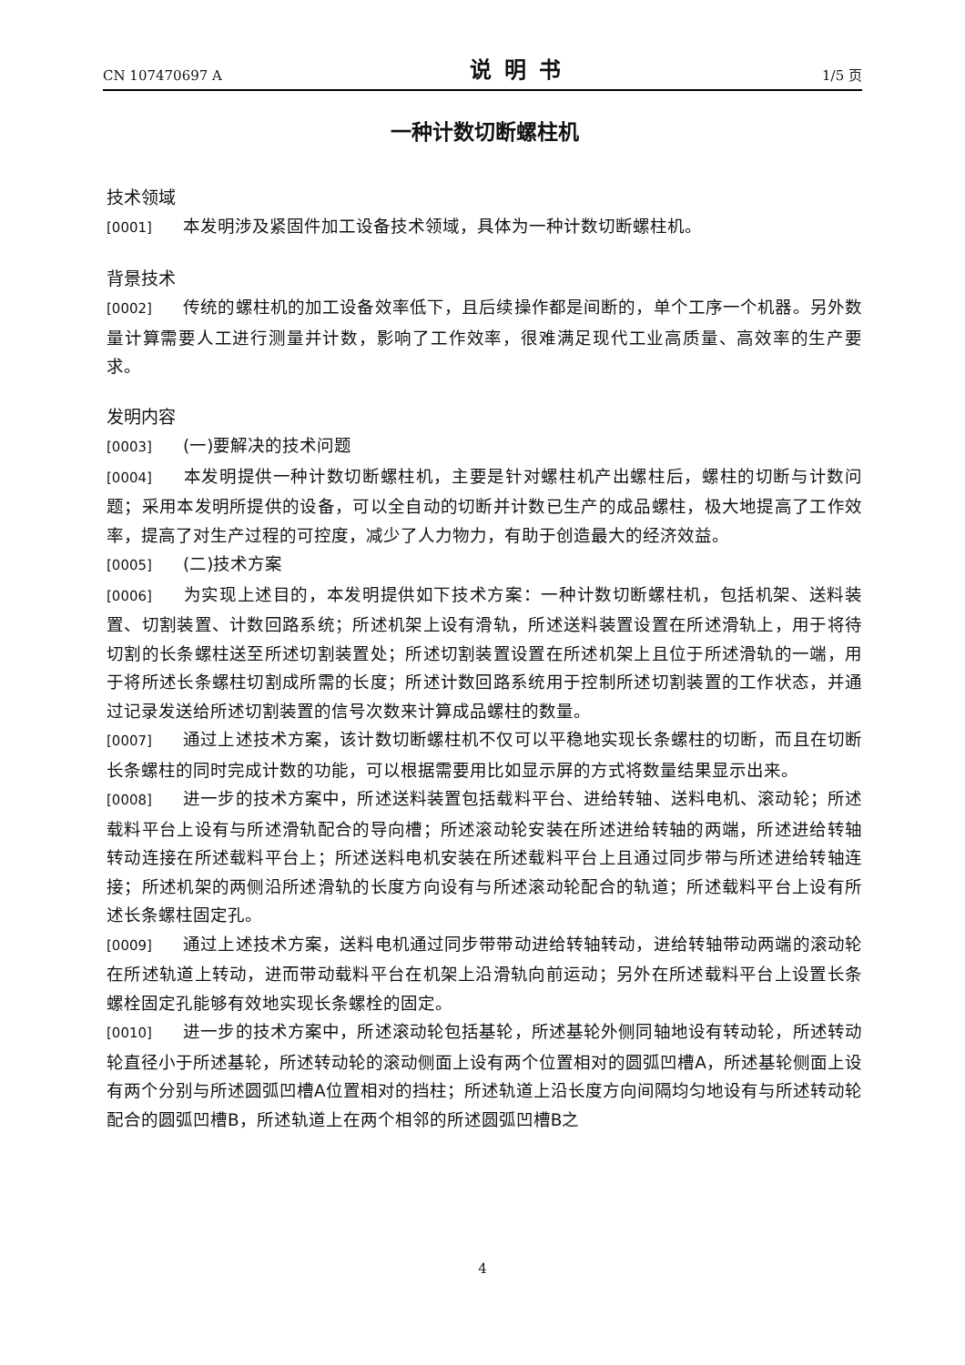CN 107470697 A 说明书 1/5 页
一种计数切断螺柱机
技术领域
[0001] 本发明涉及紧固件加工设备技术领域，具体为一种计数切断螺柱机。
背景技术
[0002] 传统的螺柱机的加工设备效率低下，且后续操作都是间断的，单个工序一个机器。另外数量计算需要人工进行测量并计数，影响了工作效率，很难满足现代工业高质量、高效率的生产要求。
发明内容
[0003] (一)要解决的技术问题
[0004] 本发明提供一种计数切断螺柱机，主要是针对螺柱机产出螺柱后，螺柱的切断与计数问题；采用本发明所提供的设备，可以全自动的切断并计数已生产的成品螺柱，极大地提高了工作效率，提高了对生产过程的可控度，减少了人力物力，有助于创造最大的经济效益。
[0005] (二)技术方案
[0006] 为实现上述目的，本发明提供如下技术方案：一种计数切断螺柱机，包括机架、送料装置、切割装置、计数回路系统；所述机架上设有滑轨，所述送料装置设置在所述滑轨上，用于将待切割的长条螺柱送至所述切割装置处；所述切割装置设置在所述机架上且位于所述滑轨的一端，用于将所述长条螺柱切割成所需的长度；所述计数回路系统用于控制所述切割装置的工作状态，并通过记录发送给所述切割装置的信号次数来计算成品螺柱的数量。
[0007] 通过上述技术方案，该计数切断螺柱机不仅可以平稳地实现长条螺柱的切断，而且在切断长条螺柱的同时完成计数的功能，可以根据需要用比如显示屏的方式将数量结果显示出来。
[0008] 进一步的技术方案中，所述送料装置包括载料平台、进给转轴、送料电机、滚动轮；所述载料平台上设有与所述滑轨配合的导向槽；所述滚动轮安装在所述进给转轴的两端，所述进给转轴转动连接在所述载料平台上；所述送料电机安装在所述载料平台上且通过同步带与所述进给转轴连接；所述机架的两侧沿所述滑轨的长度方向设有与所述滚动轮配合的轨道；所述载料平台上设有所述长条螺柱固定孔。
[0009] 通过上述技术方案，送料电机通过同步带带动进给转轴转动，进给转轴带动两端的滚动轮在所述轨道上转动，进而带动载料平台在机架上沿滑轨向前运动；另外在所述载料平台上设置长条螺栓固定孔能够有效地实现长条螺栓的固定。
[0010] 进一步的技术方案中，所述滚动轮包括基轮，所述基轮外侧同轴地设有转动轮，所述转动轮直径小于所述基轮，所述转动轮的滚动侧面上设有两个位置相对的圆弧凹槽A，所述基轮侧面上设有两个分别与所述圆弧凹槽A位置相对的挡柱；所述轨道上沿长度方向间隔均匀地设有与所述转动轮配合的圆弧凹槽B，所述轨道上在两个相邻的所述圆弧凹槽B之
4